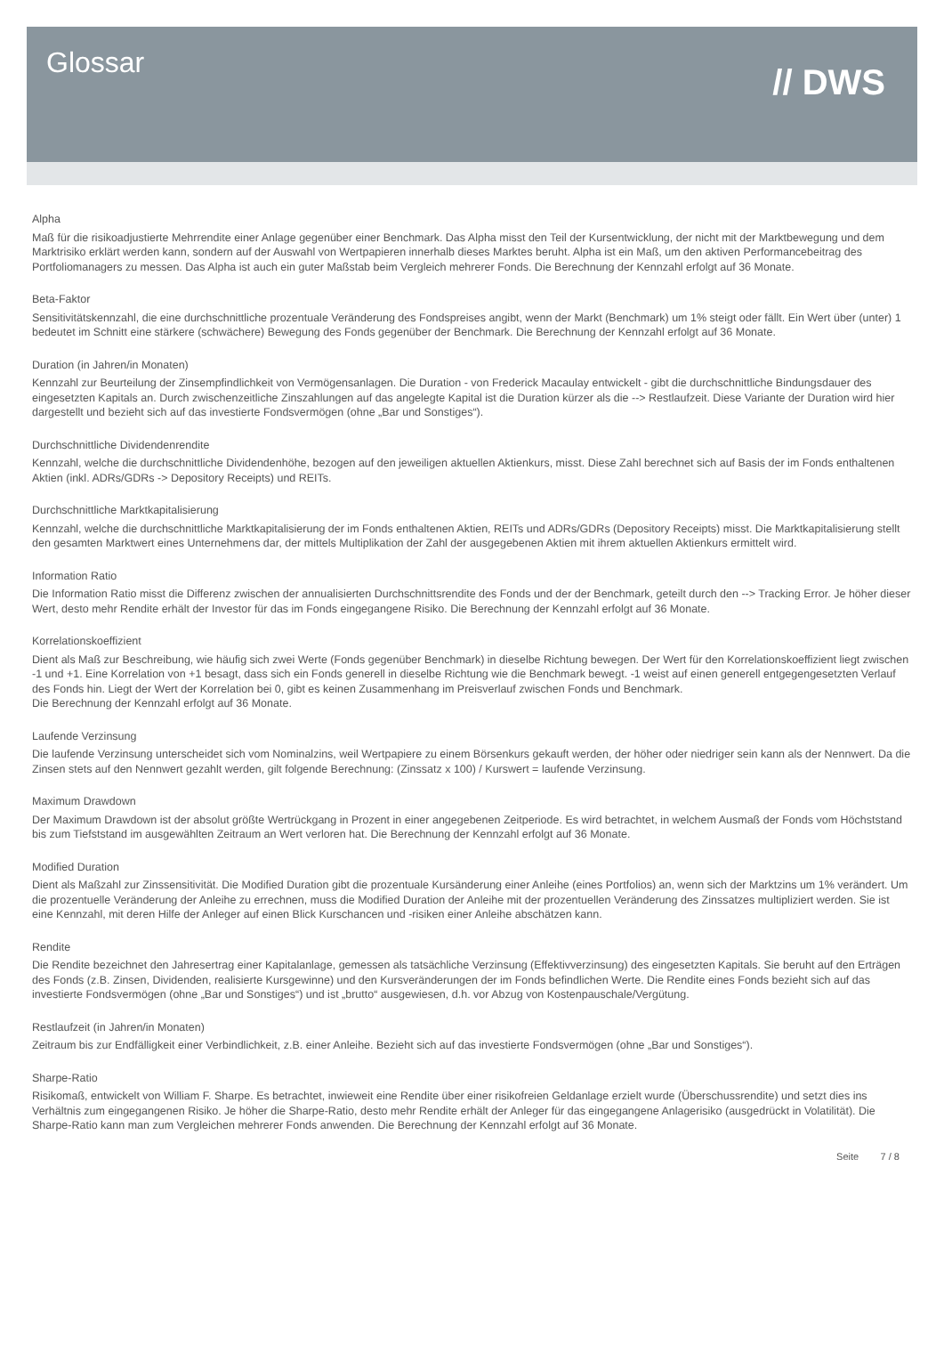Glossar
// DWS
Alpha
Maß für die risikoadjustierte Mehrrendite einer Anlage gegenüber einer Benchmark. Das Alpha misst den Teil der Kursentwicklung, der nicht mit der Marktbewegung und dem Marktrisiko erklärt werden kann, sondern auf der Auswahl von Wertpapieren innerhalb dieses Marktes beruht. Alpha ist ein Maß, um den aktiven Performancebeitrag des Portfoliomanagers zu messen. Das Alpha ist auch ein guter Maßstab beim Vergleich mehrerer Fonds. Die Berechnung der Kennzahl erfolgt auf 36 Monate.
Beta-Faktor
Sensitivitätskennzahl, die eine durchschnittliche prozentuale Veränderung des Fondspreises angibt, wenn der Markt (Benchmark) um 1% steigt oder fällt. Ein Wert über (unter) 1 bedeutet im Schnitt eine stärkere (schwächere) Bewegung des Fonds gegenüber der Benchmark. Die Berechnung der Kennzahl erfolgt auf 36 Monate.
Duration (in Jahren/in Monaten)
Kennzahl zur Beurteilung der Zinsempfindlichkeit von Vermögensanlagen. Die Duration - von Frederick Macaulay entwickelt - gibt die durchschnittliche Bindungsdauer des eingesetzten Kapitals an. Durch zwischenzeitliche Zinszahlungen auf das angelegte Kapital ist die Duration kürzer als die --> Restlaufzeit. Diese Variante der Duration wird hier dargestellt und bezieht sich auf das investierte Fondsvermögen (ohne „Bar und Sonstiges“).
Durchschnittliche Dividendenrendite
Kennzahl, welche die durchschnittliche Dividendenhöhe, bezogen auf den jeweiligen aktuellen Aktienkurs, misst. Diese Zahl berechnet sich auf Basis der im Fonds enthaltenen Aktien (inkl. ADRs/GDRs -> Depository Receipts) und REITs.
Durchschnittliche Marktkapitalisierung
Kennzahl, welche die durchschnittliche Marktkapitalisierung der im Fonds enthaltenen Aktien, REITs und ADRs/GDRs (Depository Receipts) misst. Die Marktkapitalisierung stellt den gesamten Marktwert eines Unternehmens dar, der mittels Multiplikation der Zahl der ausgegebenen Aktien mit ihrem aktuellen Aktienkurs ermittelt wird.
Information Ratio
Die Information Ratio misst die Differenz zwischen der annualisierten Durchschnittsrendite des Fonds und der der Benchmark, geteilt durch den --> Tracking Error. Je höher dieser Wert, desto mehr Rendite erhält der Investor für das im Fonds eingegangene Risiko. Die Berechnung der Kennzahl erfolgt auf 36 Monate.
Korrelationskoeffizient
Dient als Maß zur Beschreibung, wie häufig sich zwei Werte (Fonds gegenüber Benchmark) in dieselbe Richtung bewegen. Der Wert für den Korrelationskoeffizient liegt zwischen -1 und +1. Eine Korrelation von +1 besagt, dass sich ein Fonds generell in dieselbe Richtung wie die Benchmark bewegt. -1 weist auf einen generell entgegengesetzten Verlauf des Fonds hin. Liegt der Wert der Korrelation bei 0, gibt es keinen Zusammenhang im Preisverlauf zwischen Fonds und Benchmark.
Die Berechnung der Kennzahl erfolgt auf 36 Monate.
Laufende Verzinsung
Die laufende Verzinsung unterscheidet sich vom Nominalzins, weil Wertpapiere zu einem Börsenkurs gekauft werden, der höher oder niedriger sein kann als der Nennwert. Da die Zinsen stets auf den Nennwert gezahlt werden, gilt folgende Berechnung: (Zinssatz x 100) / Kurswert = laufende Verzinsung.
Maximum Drawdown
Der Maximum Drawdown ist der absolut größte Wertrückgang in Prozent in einer angegebenen Zeitperiode. Es wird betrachtet, in welchem Ausmaß der Fonds vom Höchststand bis zum Tiefststand im ausgewählten Zeitraum an Wert verloren hat. Die Berechnung der Kennzahl erfolgt auf 36 Monate.
Modified Duration
Dient als Maßzahl zur Zinssensitivität. Die Modified Duration gibt die prozentuale Kursänderung einer Anleihe (eines Portfolios) an, wenn sich der Marktzins um 1% verändert. Um die prozentuelle Veränderung der Anleihe zu errechnen, muss die Modified Duration der Anleihe mit der prozentuellen Veränderung des Zinssatzes multipliziert werden. Sie ist eine Kennzahl, mit deren Hilfe der Anleger auf einen Blick Kurschancen und -risiken einer Anleihe abschätzen kann.
Rendite
Die Rendite bezeichnet den Jahresertrag einer Kapitalanlage, gemessen als tatsächliche Verzinsung (Effektivverzinsung) des eingesetzten Kapitals. Sie beruht auf den Erträgen des Fonds (z.B. Zinsen, Dividenden, realisierte Kursgewinne) und den Kursveränderungen der im Fonds befindlichen Werte. Die Rendite eines Fonds bezieht sich auf das investierte Fondsvermögen (ohne „Bar und Sonstiges“) und ist „brutto“ ausgewiesen, d.h. vor Abzug von Kostenpauschale/Vergütung.
Restlaufzeit (in Jahren/in Monaten)
Zeitraum bis zur Endfälligkeit einer Verbindlichkeit, z.B. einer Anleihe. Bezieht sich auf das investierte Fondsvermögen (ohne „Bar und Sonstiges“).
Sharpe-Ratio
Risikomaß, entwickelt von William F. Sharpe. Es betrachtet, inwieweit eine Rendite über einer risikofreien Geldanlage erzielt wurde (Überschussrendite) und setzt dies ins Verhältnis zum eingegangenen Risiko. Je höher die Sharpe-Ratio, desto mehr Rendite erhält der Anleger für das eingegangene Anlagerisiko (ausgedrückt in Volatilität). Die Sharpe-Ratio kann man zum Vergleichen mehrerer Fonds anwenden. Die Berechnung der Kennzahl erfolgt auf 36 Monate.
Seite 7 / 8